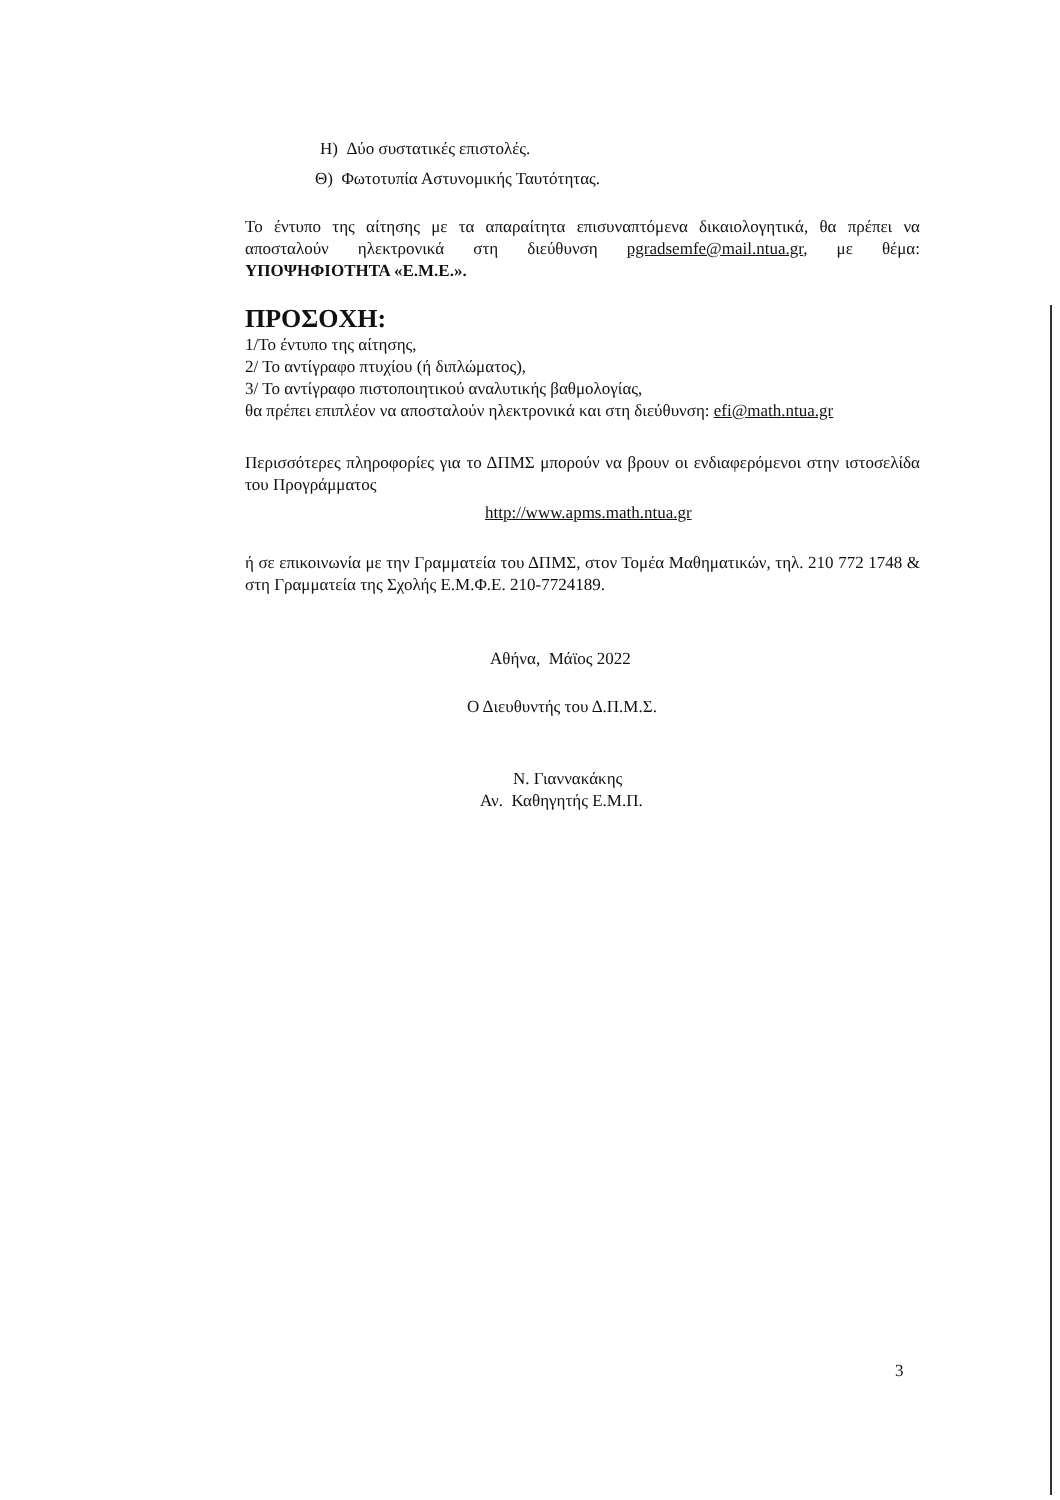Η) Δύο συστατικές επιστολές.
Θ) Φωτοτυπία Αστυνομικής Ταυτότητας.
Το έντυπο της αίτησης με τα απαραίτητα επισυναπτόμενα δικαιολογητικά, θα πρέπει να αποσταλούν ηλεκτρονικά στη διεύθυνση pgradsemfe@mail.ntua.gr, με θέμα: ΥΠΟΨΗΦΙΟΤΗΤΑ «Ε.Μ.Ε.».
ΠΡΟΣΟΧΗ:
1/Το έντυπο της αίτησης,
2/ Το αντίγραφο πτυχίου (ή διπλώματος),
3/ Το αντίγραφο πιστοποιητικού αναλυτικής βαθμολογίας,
θα πρέπει επιπλέον να αποσταλούν ηλεκτρονικά και στη διεύθυνση: efi@math.ntua.gr
Περισσότερες πληροφορίες για το ΔΠΜΣ μπορούν να βρουν οι ενδιαφερόμενοι στην ιστοσελίδα του Προγράμματος
http://www.apms.math.ntua.gr
ή σε επικοινωνία με την Γραμματεία του ΔΠΜΣ, στον Τομέα Μαθηματικών, τηλ. 210 772 1748 & στη Γραμματεία της Σχολής Ε.Μ.Φ.Ε. 210-7724189.
Αθήνα, Μάϊος 2022
Ο Διευθυντής του Δ.Π.Μ.Σ.
Ν. Γιαννακάκης
Αν. Καθηγητής Ε.Μ.Π.
3